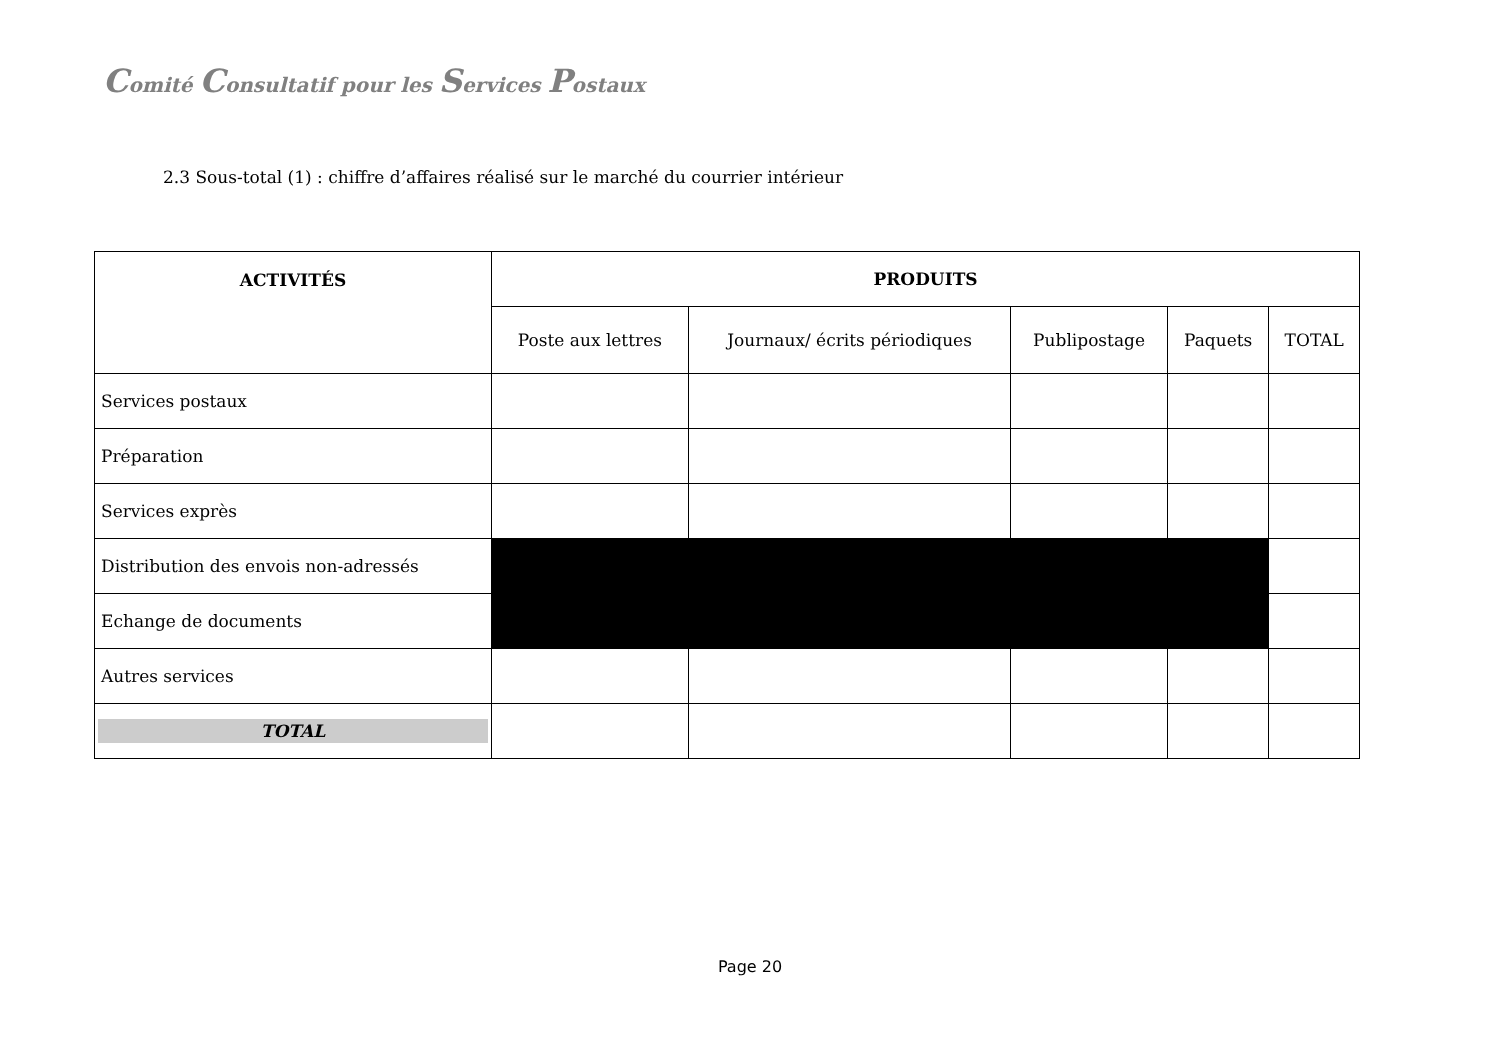Comité Consultatif pour les Services Postaux
2.3 Sous-total (1) : chiffre d’affaires réalisé sur le marché du courrier intérieur
| ACTIVITÉS | PRODUITS | | | | |
| --- | --- | --- | --- | --- | --- |
| | Poste aux lettres | Journaux/ écrits périodiques | Publipostage | Paquets | TOTAL |
| Services postaux | | | | | |
| Préparation | | | | | |
| Services exprès | | | | | |
| Distribution des envois non-adressés | | | | | |
| Echange de documents | | | | | |
| Autres services | | | | | |
| TOTAL | | | | | |
Page 20